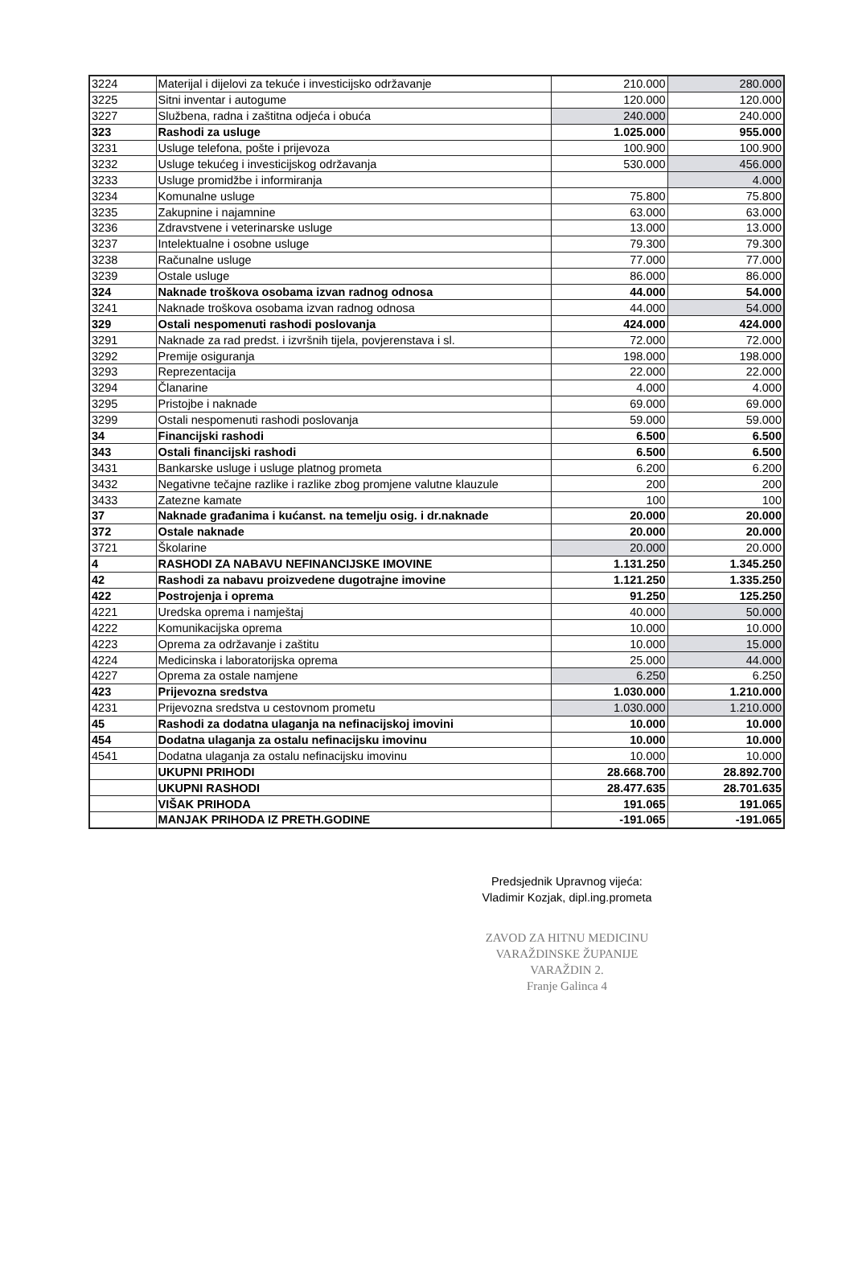| 3224 | Materijal i dijelovi za tekuće i investicijsko održavanje | 210.000 | 280.000 |
| 3225 | Sitni inventar i autogume | 120.000 | 120.000 |
| 3227 | Službena, radna i zaštitna odjeća i obuća | 240.000 | 240.000 |
| 323 | Rashodi za usluge | 1.025.000 | 955.000 |
| 3231 | Usluge telefona, pošte i prijevoza | 100.900 | 100.900 |
| 3232 | Usluge tekućeg i investicijskog održavanja | 530.000 | 456.000 |
| 3233 | Usluge promidžbe i informiranja | | 4.000 |
| 3234 | Komunalne usluge | 75.800 | 75.800 |
| 3235 | Zakupnine i najamnine | 63.000 | 63.000 |
| 3236 | Zdravstvene i veterinarske usluge | 13.000 | 13.000 |
| 3237 | Intelektualne i osobne usluge | 79.300 | 79.300 |
| 3238 | Računalne usluge | 77.000 | 77.000 |
| 3239 | Ostale usluge | 86.000 | 86.000 |
| 324 | Naknade troškova osobama izvan radnog odnosa | 44.000 | 54.000 |
| 3241 | Naknade troškova osobama izvan radnog odnosa | 44.000 | 54.000 |
| 329 | Ostali nespomenuti rashodi poslovanja | 424.000 | 424.000 |
| 3291 | Naknade za rad predst. i izvršnih tijela, povjerenstava i sl. | 72.000 | 72.000 |
| 3292 | Premije osiguranja | 198.000 | 198.000 |
| 3293 | Reprezentacija | 22.000 | 22.000 |
| 3294 | Članarine | 4.000 | 4.000 |
| 3295 | Pristojbe i naknade | 69.000 | 69.000 |
| 3299 | Ostali nespomenuti rashodi poslovanja | 59.000 | 59.000 |
| 34 | Financijski rashodi | 6.500 | 6.500 |
| 343 | Ostali financijski rashodi | 6.500 | 6.500 |
| 3431 | Bankarske usluge i usluge platnog prometa | 6.200 | 6.200 |
| 3432 | Negativne tečajne razlike i razlike zbog promjene valutne klauzule | 200 | 200 |
| 3433 | Zatezne kamate | 100 | 100 |
| 37 | Naknade građanima i kućanst. na temelju osig. i dr.naknade | 20.000 | 20.000 |
| 372 | Ostale naknade | 20.000 | 20.000 |
| 3721 | Školarine | 20.000 | 20.000 |
| 4 | RASHODI ZA NABAVU NEFINANCIJSKE IMOVINE | 1.131.250 | 1.345.250 |
| 42 | Rashodi za nabavu proizvedene dugotrajne imovine | 1.121.250 | 1.335.250 |
| 422 | Postrojenja i oprema | 91.250 | 125.250 |
| 4221 | Uredska oprema i namještaj | 40.000 | 50.000 |
| 4222 | Komunikacijska oprema | 10.000 | 10.000 |
| 4223 | Oprema za održavanje i zaštitu | 10.000 | 15.000 |
| 4224 | Medicinska i laboratorijska oprema | 25.000 | 44.000 |
| 4227 | Oprema za ostale namjene | 6.250 | 6.250 |
| 423 | Prijevozna sredstva | 1.030.000 | 1.210.000 |
| 4231 | Prijevozna sredstva u cestovnom prometu | 1.030.000 | 1.210.000 |
| 45 | Rashodi za dodatna ulaganja na nefinacijskoj imovini | 10.000 | 10.000 |
| 454 | Dodatna ulaganja za ostalu nefinacijsku imovinu | 10.000 | 10.000 |
| 4541 | Dodatna ulaganja za ostalu nefinacijsku imovinu | 10.000 | 10.000 |
| | UKUPNI PRIHODI | 28.668.700 | 28.892.700 |
| | UKUPNI RASHODI | 28.477.635 | 28.701.635 |
| | VIŠAK PRIHODA | 191.065 | 191.065 |
| | MANJAK PRIHODA IZ PRETH.GODINE | -191.065 | -191.065 |
Predsjednik Upravnog vijeća:
Vladimir Kozjak, dipl.ing.prometa
ZAVOD ZA HITNU MEDICINU
VARAŽDINSKE ŽUPANIJE
VARAŽDIN 2.
Franje Galinca 4